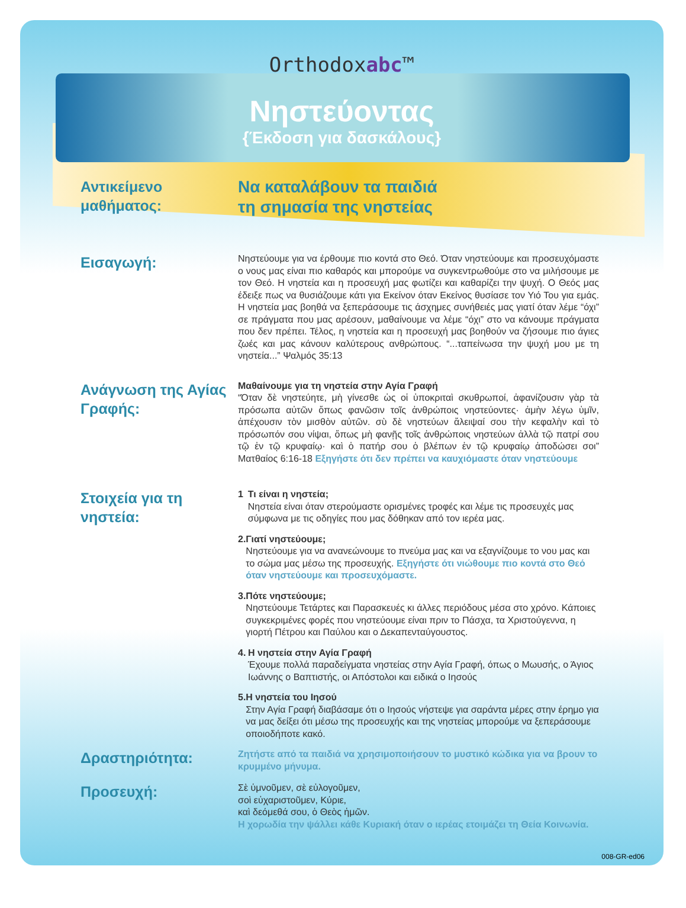Orthodoxabc™
Νηστεύοντας
{Έκδοση για δασκάλους}
Αντικείμενο μαθήματος:
Να καταλάβουν τα παιδιά
τη σημασία της νηστείας
Εισαγωγή:
Νηστεύουμε για να έρθουμε πιο κοντά στο Θεό. Όταν νηστεύουμε και προσευχόμαστε ο νους μας είναι πιο καθαρός και μπορούμε να συγκεντρωθούμε στο να μιλήσουμε με τον Θεό. Η νηστεία και η προσευχή μας φωτίζει και καθαρίζει την ψυχή. Ο Θεός μας έδειξε πως να θυσιάζουμε κάτι για Εκείνον όταν Εκείνος θυσίασε τον Υιό Του για εμάς. Η νηστεία μας βοηθά να ξεπεράσουμε τις άσχημες συνήθειές μας γιατί όταν λέμε “όχι” σε πράγματα που μας αρέσουν, μαθαίνουμε να λέμε “όχι” στο να κάνουμε πράγματα που δεν πρέπει. Τέλος, η νηστεία και η προσευχή μας βοηθούν να ζήσουμε πιο άγιες ζωές και μας κάνουν καλύτερους ανθρώπους. “...ταπείνωσα την ψυχή μου με τη νηστεία...” Ψαλμός 35:13
Ανάγνωση της Αγίας Γραφής:
Μαθαίνουμε για τη νηστεία στην Αγία Γραφή
“Όταν δὲ νηστεύητε, μὴ γίνεσθε ὡς οἱ ὑποκριταὶ σκυθρωποί, ἀφανίζουσιν γὰρ τὰ πρόσωπα αὐτῶν ὅπως φανῶσιν τοῖς ἀνθρώποις νηστεύοντες· ἀμὴν λέγω ὑμῖν, ἀπέχουσιν τὸν μισθὸν αὐτῶν. σὺ δὲ νηστεύων ἄλειψαί σου τὴν κεφαλὴν καὶ τὸ πρόσωπόν σου νίψαι, ὅπως μὴ φανῇς τοῖς ἀνθρώποις νηστεύων ἀλλὰ τῷ πατρί σου τῷ ἐν τῷ κρυφαίῳ· καὶ ὁ πατήρ σου ὁ βλέπων ἐν τῷ κρυφαίῳ ἀποδώσει σοι” Ματθαίος 6:16-18 Εξηγήστε ότι δεν πρέπει να καυχιόμαστε όταν νηστεύουμε
Στοιχεία για τη νηστεία:
1 Τι είναι η νηστεία;
Νηστεία είναι όταν στερούμαστε ορισμένες τροφές και λέμε τις προσευχές μας σύμφωνα με τις οδηγίες που μας δόθηκαν από τον ιερέα μας.
2. Γιατί νηστεύουμε;
Νηστεύουμε για να ανανεώνουμε το πνεύμα μας και να εξαγνίζουμε το νου μας και το σώμα μας μέσω της προσευχής. Εξηγήστε ότι νιώθουμε πιο κοντά στο Θεό όταν νηστεύουμε και προσευχόμαστε.
3. Πότε νηστεύουμε;
Νηστεύουμε Τετάρτες και Παρασκευές κι άλλες περιόδους μέσα στο χρόνο. Κάποιες συγκεκριμένες φορές που νηστεύουμε είναι πριν το Πάσχα, τα Χριστούγεννα, η γιορτή Πέτρου και Παύλου και ο Δεκαπενταύγουστος.
4. Η νηστεία στην Αγία Γραφή
Έχουμε πολλά παραδείγματα νηστείας στην Αγία Γραφή, όπως ο Μωυσής, ο Άγιος Ιωάννης ο Βαπτιστής, οι Απόστολοι και ειδικά ο Ιησούς
5. Η νηστεία του Ιησού
Στην Αγία Γραφή διαβάσαμε ότι ο Ιησούς νήστεψε για σαράντα μέρες στην έρημο για να μας δείξει ότι μέσω της προσευχής και της νηστείας μπορούμε να ξεπεράσουμε οποιοδήποτε κακό.
Δραστηριότητα:
Ζητήστε από τα παιδιά να χρησιμοποιήσουν το μυστικό κώδικα για να βρουν το κρυμμένο μήνυμα.
Προσευχή:
Σὲ ὑμνοῦμεν, σὲ εὐλογοῦμεν,
σοὶ εὐχαριστοῦμεν, Κύριε,
καὶ δεόμεθά σου, ὁ Θεὸς ἡμῶν.
Η χορωδία την ψάλλει κάθε Κυριακή όταν ο ιερέας ετοιμάζει τη Θεία Κοινωνία.
008-GR-ed06